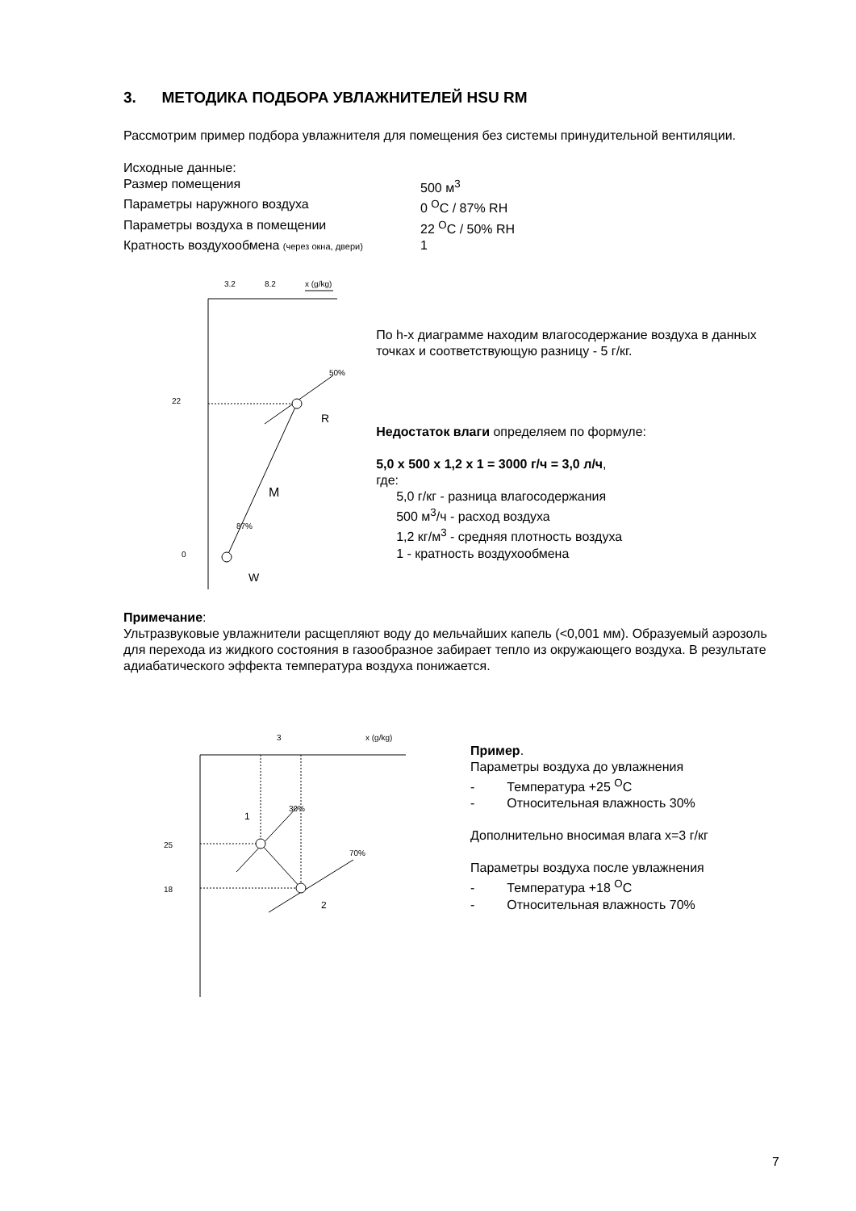3. МЕТОДИКА ПОДБОРА УВЛАЖНИТЕЛЕЙ HSU RM
Рассмотрим пример подбора увлажнителя для помещения без системы принудительной вентиляции.
Исходные данные:
Размер помещения 500 м<sup>3</sup>
Параметры наружного воздуха 0 <sup>O</sup>C / 87% RH
Параметры воздуха в помещении 22 <sup>O</sup>C / 50% RH
Кратность воздухообмена (через окна, двери) 1
3.2
8.2
x (g/kg)
22
0
R
W
M
50%
87%
По h-x диаграмме находим влагосодержание воздуха в данных точках и соответствующую разницу - 5 г/кг.
Недостаток влаги определяем по формуле:
5,0 x 500 x 1,2 x 1 = 3000 г/ч = 3,0 л/ч,
где:
5,0 г/кг - разница влагосодержания
500 м<sup>3</sup>/ч - расход воздуха
1,2 кг/м<sup>3</sup> - средняя плотность воздуха
1 - кратность воздухообмена
Примечание:
Ультразвуковые увлажнители расщепляют воду до мельчайших капель (<0,001 мм). Образуемый аэрозоль для перехода из жидкого состояния в газообразное забирает тепло из окружающего воздуха. В результате адиабатического эффекта температура воздуха понижается.
3
x (g/kg)
25
18
1
2
30%
70%
Пример.
Параметры воздуха до увлажнения
- Температура +25 <sup>O</sup>C
- Относительная влажность 30%
Дополнительно вносимая влага x=3 г/кг
Параметры воздуха после увлажнения
- Температура +18 <sup>O</sup>C
- Относительная влажность 70%
7